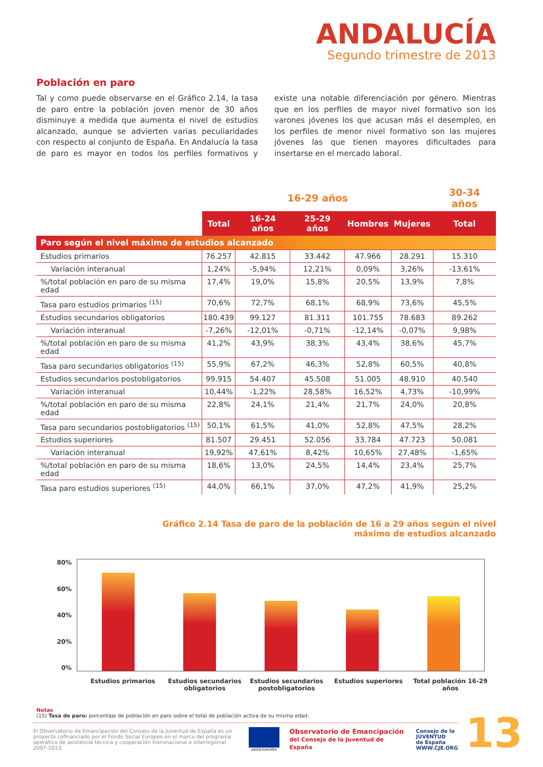ANDALUCÍA
Segundo trimestre de 2013
Población en paro
Tal y como puede observarse en el Gráfico 2.14, la tasa de paro entre la población joven menor de 30 años disminuye a medida que aumenta el nivel de estudios alcanzado, aunque se advierten varias peculiaridades con respecto al conjunto de España. En Andalucía la tasa de paro es mayor en todos los perfiles formativos y existe una notable diferenciación por género. Mientras que en los perfiles de mayor nivel formativo son los varones jóvenes los que acusan más el desempleo, en los perfiles de menor nivel formativo son las mujeres jóvenes las que tienen mayores dificultades para insertarse en el mercado laboral.
| | 16-29 años | | | | | 30-34 años |
| --- | --- | --- | --- | --- | --- | --- |
| | Total | 16-24 años | 25-29 años | Hombres | Mujeres | Total |
| Paro según el nivel máximo de estudios alcanzado | | | | | | |
| Estudios primarios | 76.257 | 42.815 | 33.442 | 47.966 | 28.291 | 15.310 |
| Variación interanual | 1,24% | -5,94% | 12,21% | 0,09% | 3,26% | -13,61% |
| %/total población en paro de su misma edad | 17,4% | 19,0% | 15,8% | 20,5% | 13,9% | 7,8% |
| Tasa paro estudios primarios <sup>(15)</sup> | 70,6% | 72,7% | 68,1% | 68,9% | 73,6% | 45,5% |
| Estudios secundarios obligatorios | 180.439 | 99.127 | 81.311 | 101.755 | 78.683 | 89.262 |
| Variación interanual | -7,26% | -12,01% | -0,71% | -12,14% | -0,07% | 9,98% |
| %/total población en paro de su misma edad | 41,2% | 43,9% | 38,3% | 43,4% | 38,6% | 45,7% |
| Tasa paro secundarios obligatorios <sup>(15)</sup> | 55,9% | 67,2% | 46,3% | 52,8% | 60,5% | 40,8% |
| Estudios secundarios postobligatorios | 99.915 | 54.407 | 45.508 | 51.005 | 48.910 | 40.540 |
| Variación interanual | 10,44% | -1,22% | 28,58% | 16,52% | 4,73% | -10,99% |
| %/total población en paro de su misma edad | 22,8% | 24,1% | 21,4% | 21,7% | 24,0% | 20,8% |
| Tasa paro secundarios postobligatorios <sup>(15)</sup> | 50,1% | 61,5% | 41,0% | 52,8% | 47,5% | 28,2% |
| Estudios superiores | 81.507 | 29.451 | 52.056 | 33.784 | 47.723 | 50.081 |
| Variación interanual | 19,92% | 47,61% | 8,42% | 10,65% | 27,48% | -1,65% |
| %/total población en paro de su misma edad | 18,6% | 13,0% | 24,5% | 14,4% | 23,4% | 25,7% |
| Tasa paro estudios superiores <sup>(15)</sup> | 44,0% | 66,1% | 37,0% | 47,2% | 41,9% | 25,2% |
Gráfico 2.14 Tasa de paro de la población de 16 a 29 años según el nivel
máximo de estudios alcanzado
80%
60%
40%
20%
0%
Estudios primarios Estudios secundarios obligatorios
Estudios secundarios postobligatorios
Estudios superiores Total población 16-29 años
Notas
(15) Tasa de paro: porcentaje de población en paro sobre el total de población activa de su misma edad.
El Observatorio de Emancipación del Consejo de la Juventud de España es un proyecto cofinanciado por el Fondo Social Europeo en el marco del programa operativo de asistencia técnica y cooperación transnacional e interregional 2007-2013.
UNIÓN EUROPEA
Observatorio de Emancipación
del Consejo de la Juventud de España
Consejo de la
JUVENTUD
de España
WWW.CJE.ORG
13